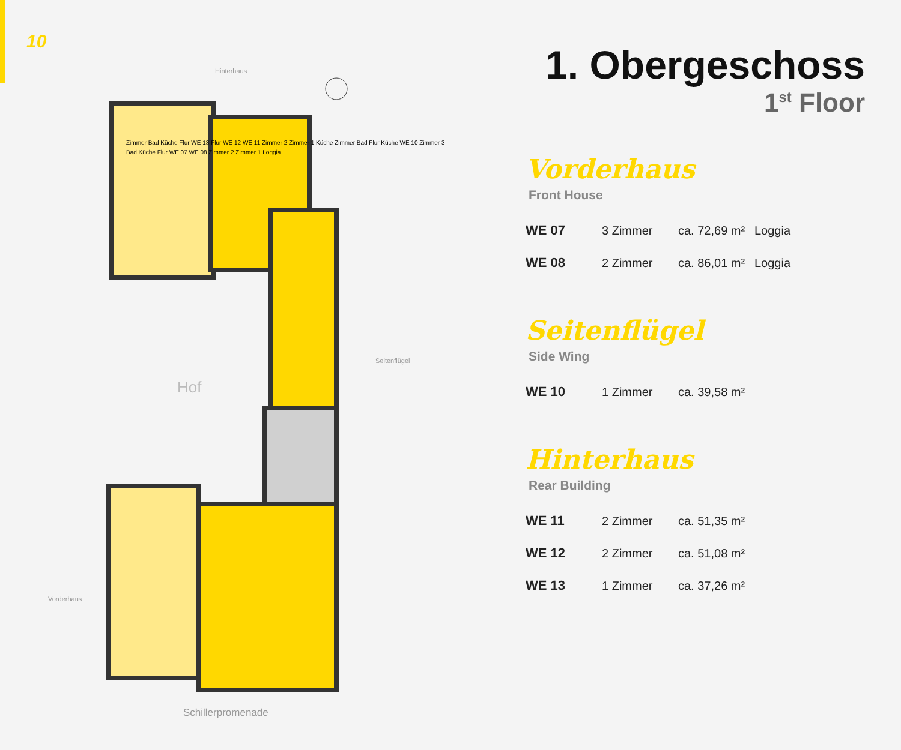10
Hinterhaus
Hof
Seitenflügel
Vorderhaus
Schillerpromenade
Zimmer Bad Küche Flur WE 13 Flur WE 12 WE 11 Zimmer 2 Zimmer 1 Küche Zimmer Bad Flur Küche WE 10 Zimmer 3 Bad Küche Flur WE 07 WE 08 Zimmer 2 Zimmer 1 Loggia
1. Obergeschoss
1<sup>st</sup> Floor
Vorderhaus
Front House
| WE 07 | 3 Zimmer | ca. 72,69 m² | Loggia |
| WE 08 | 2 Zimmer | ca. 86,01 m² | Loggia |
Seitenflügel
Side Wing
| WE 10 | 1 Zimmer | ca. 39,58 m² | |
Hinterhaus
Rear Building
| WE 11 | 2 Zimmer | ca. 51,35 m² | |
| WE 12 | 2 Zimmer | ca. 51,08 m² | |
| WE 13 | 1 Zimmer | ca. 37,26 m² | |